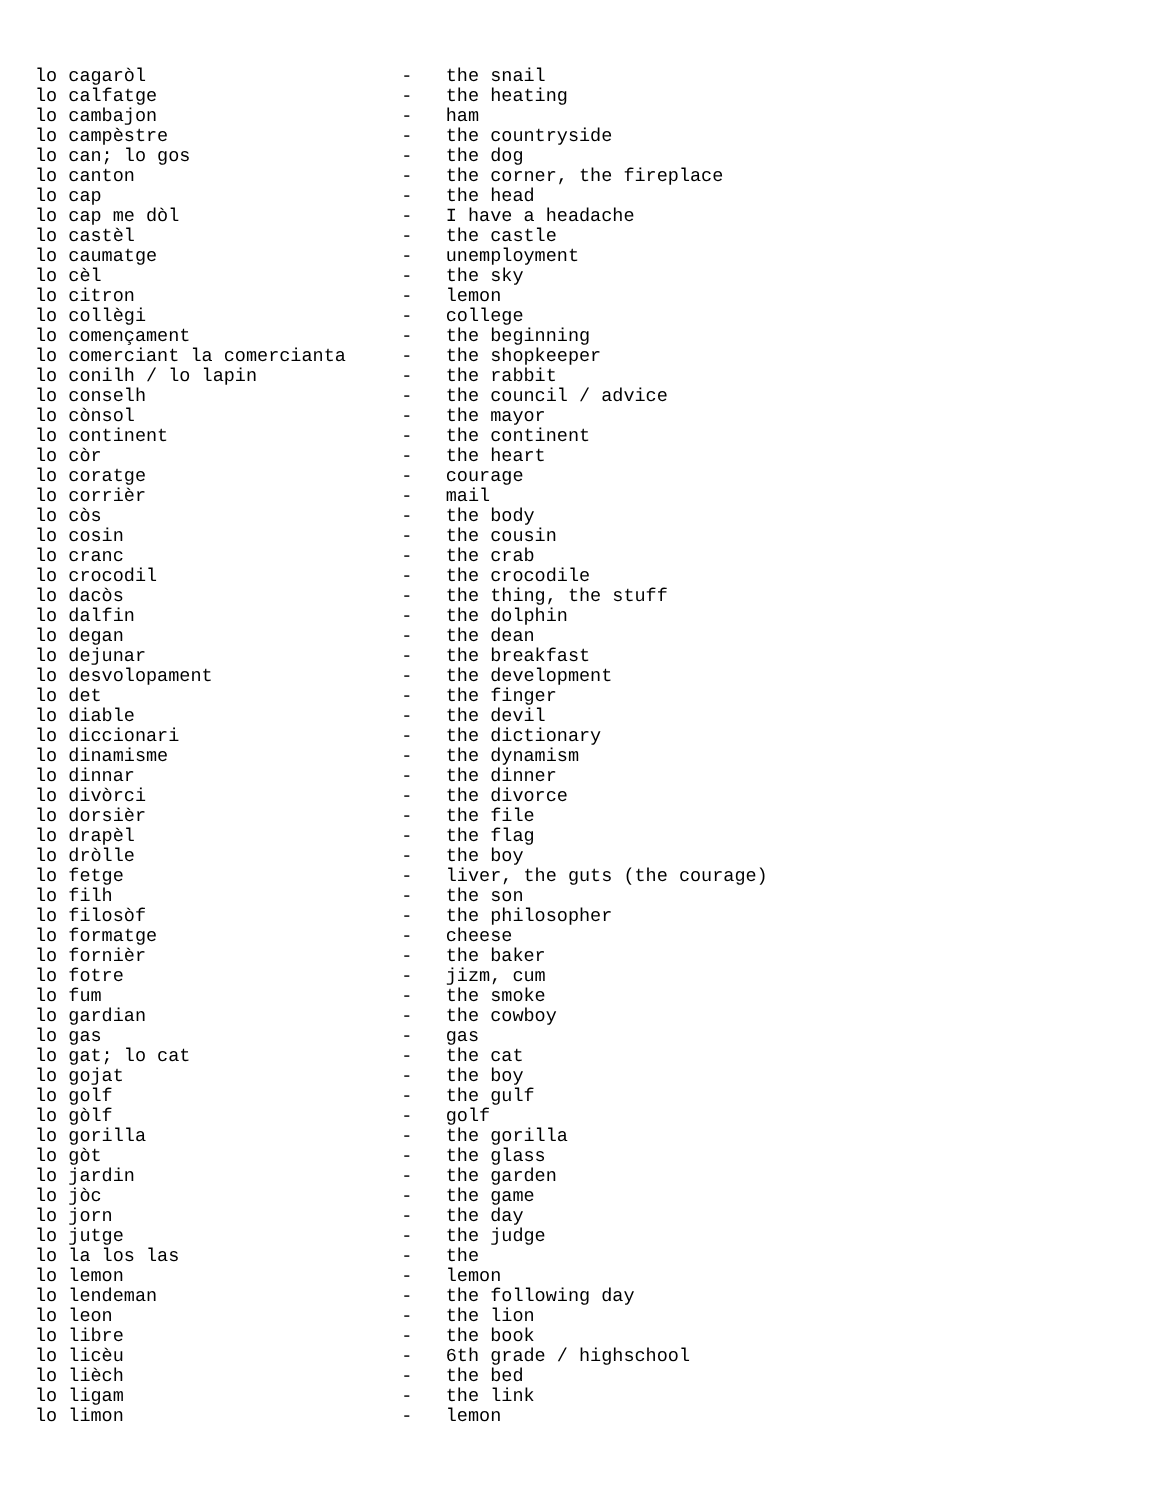lo cagaròl                       -   the snail
lo calfatge                      -   the heating
lo cambajon                      -   ham
lo campèstre                     -   the countryside
lo can; lo gos                   -   the dog
lo canton                        -   the corner, the fireplace
lo cap                           -   the head
lo cap me dòl                    -   I have a headache
lo castèl                        -   the castle
lo caumatge                      -   unemployment
lo cèl                           -   the sky
lo citron                        -   lemon
lo collègi                       -   college
lo començament                   -   the beginning
lo comerciant la comercianta     -   the shopkeeper
lo conilh / lo lapin             -   the rabbit
lo conselh                       -   the council / advice
lo cònsol                        -   the mayor
lo continent                     -   the continent
lo còr                           -   the heart
lo coratge                       -   courage
lo corrièr                       -   mail
lo còs                           -   the body
lo cosin                         -   the cousin
lo cranc                         -   the crab
lo crocodil                      -   the crocodile
lo dacòs                         -   the thing, the stuff
lo dalfin                        -   the dolphin
lo degan                         -   the dean
lo dejunar                       -   the breakfast
lo desvolopament                 -   the development
lo det                           -   the finger
lo diable                        -   the devil
lo diccionari                    -   the dictionary
lo dinamisme                     -   the dynamism
lo dinnar                        -   the dinner
lo divòrci                       -   the divorce
lo dorsièr                       -   the file
lo drapèl                        -   the flag
lo dròlle                        -   the boy
lo fetge                         -   liver, the guts (the courage)
lo filh                          -   the son
lo filosòf                       -   the philosopher
lo formatge                      -   cheese
lo fornièr                       -   the baker
lo fotre                         -   jizm, cum
lo fum                           -   the smoke
lo gardian                       -   the cowboy
lo gas                           -   gas
lo gat; lo cat                   -   the cat
lo gojat                         -   the boy
lo golf                          -   the gulf
lo gòlf                          -   golf
lo gorilla                       -   the gorilla
lo gòt                           -   the glass
lo jardin                        -   the garden
lo jòc                           -   the game
lo jorn                          -   the day
lo jutge                         -   the judge
lo la los las                    -   the
lo lemon                         -   lemon
lo lendeman                      -   the following day
lo leon                          -   the lion
lo libre                         -   the book
lo licèu                         -   6th grade / highschool
lo lièch                         -   the bed
lo ligam                         -   the link
lo limon                         -   lemon